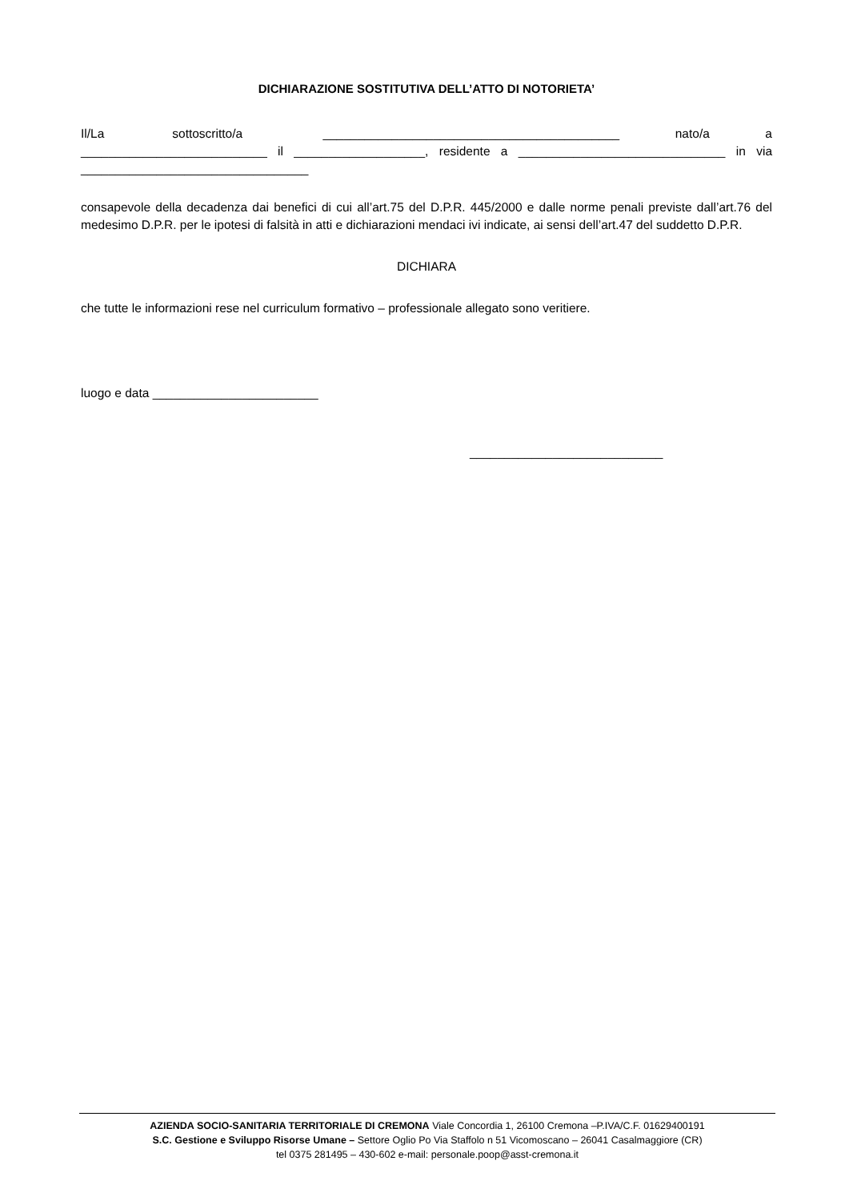DICHIARAZIONE SOSTITUTIVA DELL’ATTO DI NOTORIETA’
Il/La sottoscritto/a ___________________________________________ nato/a a ___________________________ il ___________________, residente a ______________________________ in via _________________________________
consapevole della decadenza dai benefici di cui all’art.75 del D.P.R. 445/2000 e dalle norme penali previste dall’art.76 del medesimo D.P.R. per le ipotesi di falsità in atti e dichiarazioni mendaci ivi indicate, ai sensi dell’art.47 del suddetto D.P.R.
DICHIARA
che tutte le informazioni rese nel curriculum formativo – professionale allegato sono veritiere.
luogo e data ________________________
____________________________
AZIENDA SOCIO-SANITARIA TERRITORIALE DI CREMONA Viale Concordia 1, 26100 Cremona –P.IVA/C.F. 01629400191
S.C. Gestione e Sviluppo Risorse Umane – Settore Oglio Po Via Staffolo n 51 Vicomoscano – 26041 Casalmaggiore (CR)
tel 0375 281495 – 430-602 e-mail: personale.poop@asst-cremona.it